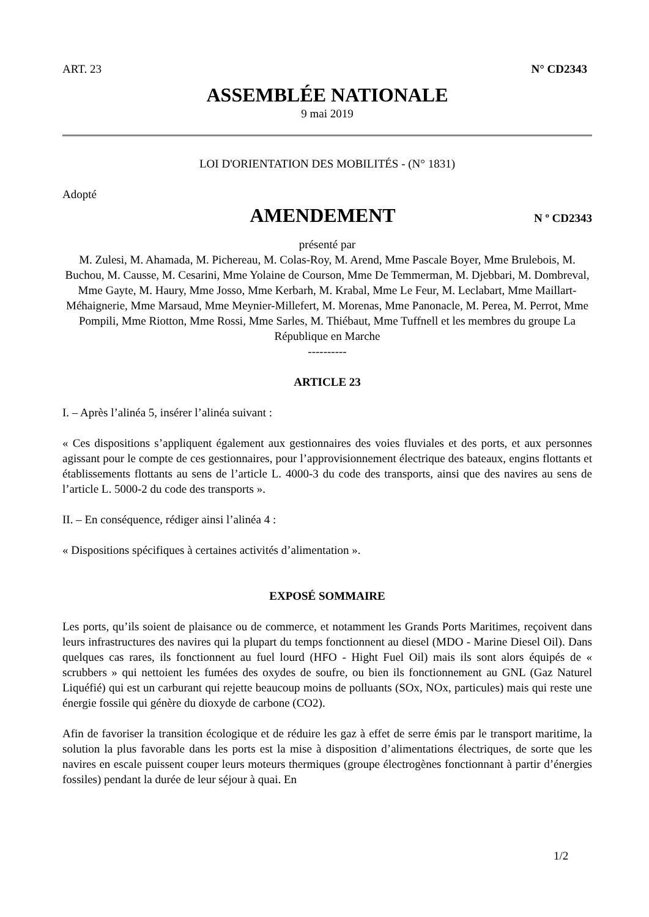ART. 23 N° CD2343
ASSEMBLÉE NATIONALE
9 mai 2019
LOI D'ORIENTATION DES MOBILITÉS - (N° 1831)
Adopté
AMENDEMENT
N º CD2343
présenté par
M. Zulesi, M. Ahamada, M. Pichereau, M. Colas-Roy, M. Arend, Mme Pascale Boyer, Mme Brulebois, M. Buchou, M. Causse, M. Cesarini, Mme Yolaine de Courson, Mme De Temmerman, M. Djebbari, M. Dombreval, Mme Gayte, M. Haury, Mme Josso, Mme Kerbarh, M. Krabal, Mme Le Feur, M. Leclabart, Mme Maillart-Méhaignerie, Mme Marsaud, Mme Meynier-Millefert, M. Morenas, Mme Panonacle, M. Perea, M. Perrot, Mme Pompili, Mme Riotton, Mme Rossi, Mme Sarles, M. Thiébaut, Mme Tuffnell et les membres du groupe La République en Marche
----------
ARTICLE 23
I. – Après l’alinéa 5, insérer l’alinéa suivant :
« Ces dispositions s’appliquent également aux gestionnaires des voies fluviales et des ports, et aux personnes agissant pour le compte de ces gestionnaires, pour l’approvisionnement électrique des bateaux, engins flottants et établissements flottants au sens de l’article L. 4000-3 du code des transports, ainsi que des navires au sens de l’article L. 5000-2 du code des transports ».
II. – En conséquence, rédiger ainsi l’alinéa 4 :
« Dispositions spécifiques à certaines activités d’alimentation ».
EXPOSÉ SOMMAIRE
Les ports, qu’ils soient de plaisance ou de commerce, et notamment les Grands Ports Maritimes, reçoivent dans leurs infrastructures des navires qui la plupart du temps fonctionnent au diesel (MDO - Marine Diesel Oil). Dans quelques cas rares, ils fonctionnent au fuel lourd (HFO - Hight Fuel Oil) mais ils sont alors équipés de « scrubbers » qui nettoient les fumées des oxydes de soufre, ou bien ils fonctionnement au GNL (Gaz Naturel Liquéfié) qui est un carburant qui rejette beaucoup moins de polluants (SOx, NOx, particules) mais qui reste une énergie fossile qui génère du dioxyde de carbone (CO2).
Afin de favoriser la transition écologique et de réduire les gaz à effet de serre émis par le transport maritime, la solution la plus favorable dans les ports est la mise à disposition d’alimentations électriques, de sorte que les navires en escale puissent couper leurs moteurs thermiques (groupe électrogènes fonctionnant à partir d’énergies fossiles) pendant la durée de leur séjour à quai. En
1/2